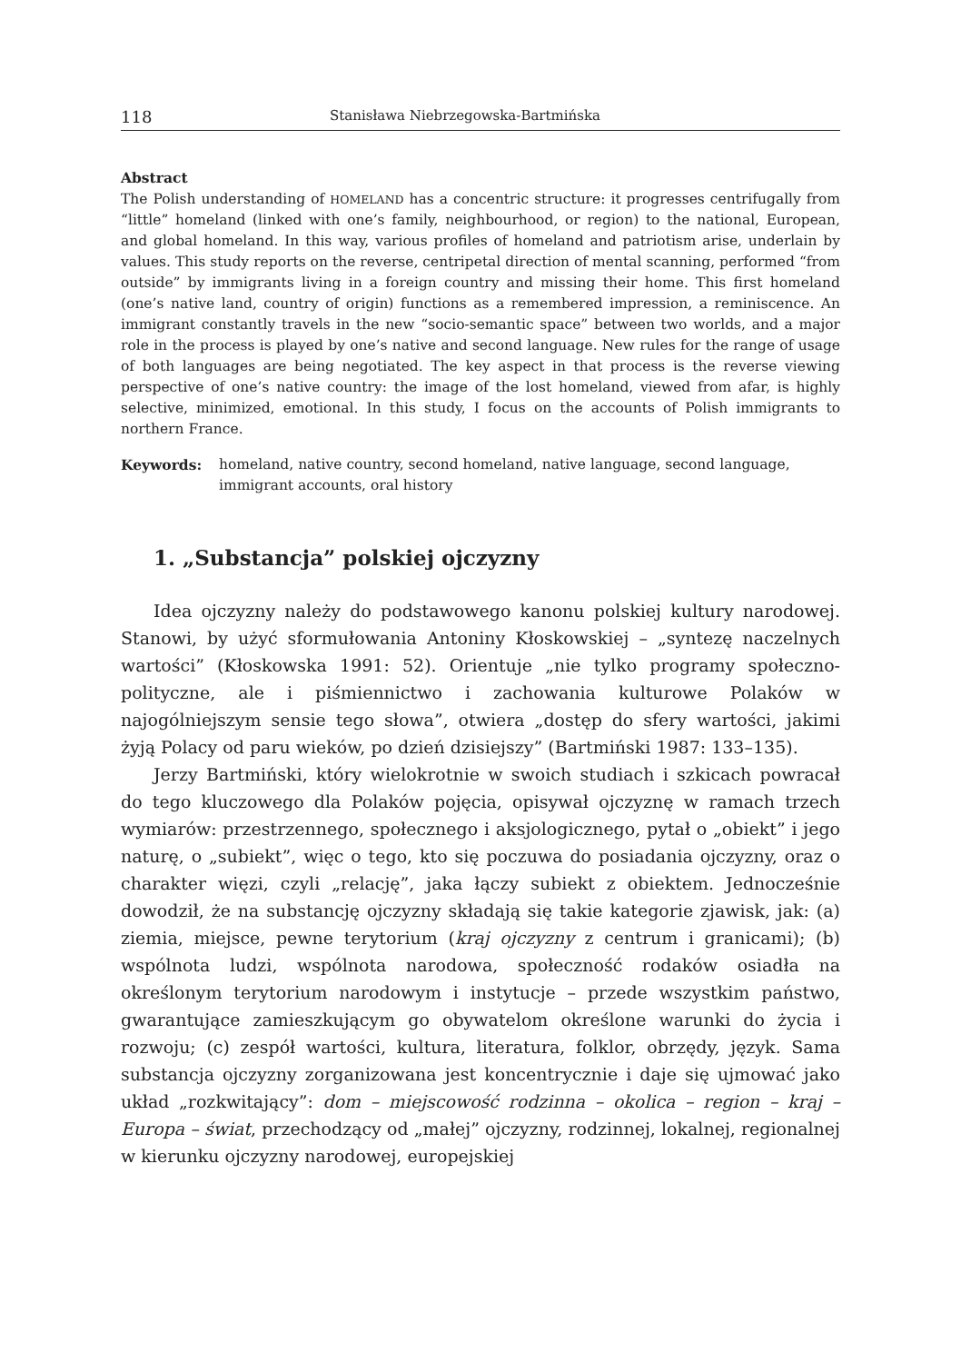118 Stanisława Niebrzegowska-Bartmińska
Abstract
The Polish understanding of HOMELAND has a concentric structure: it progresses centrifugally from “little” homeland (linked with one’s family, neighbourhood, or region) to the national, European, and global homeland. In this way, various profiles of homeland and patriotism arise, underlain by values. This study reports on the reverse, centripetal direction of mental scanning, performed “from outside” by immigrants living in a foreign country and missing their home. This first homeland (one’s native land, country of origin) functions as a remembered impression, a reminiscence. An immigrant constantly travels in the new “socio-semantic space” between two worlds, and a major role in the process is played by one’s native and second language. New rules for the range of usage of both languages are being negotiated. The key aspect in that process is the reverse viewing perspective of one’s native country: the image of the lost homeland, viewed from afar, is highly selective, minimized, emotional. In this study, I focus on the accounts of Polish immigrants to northern France.
Keywords: homeland, native country, second homeland, native language, second language, immigrant accounts, oral history
1. „Substancja” polskiej ojczyzny
Idea ojczyzny należy do podstawowego kanonu polskiej kultury narodowej. Stanowi, by użyć sformułowania Antoniny Kłoskowskiej – „syntezę naczelnych wartości” (Kłoskowska 1991: 52). Orientuje „nie tylko programy społeczno-polityczne, ale i piśmiennictwo i zachowania kulturowe Polaków w najogólniejszym sensie tego słowa”, otwiera „dostęp do sfery wartości, jakimi żyją Polacy od paru wieków, po dzień dzisiejszy” (Bartmiński 1987: 133–135).
Jerzy Bartmiński, który wielokrotnie w swoich studiach i szkicach powracał do tego kluczowego dla Polaków pojęcia, opisywał ojczyznę w ramach trzech wymiarów: przestrzennego, społecznego i aksjologicznego, pytał o „obiekt” i jego naturę, o „subiekt”, więc o tego, kto się poczuwa do posiadania ojczyzny, oraz o charakter więzi, czyli „relację”, jaka łączy subiekt z obiektem. Jednocześnie dowodził, że na substancję ojczyzny składają się takie kategorie zjawisk, jak: (a) ziemia, miejsce, pewne terytorium (kraj ojczyzny z centrum i granicami); (b) wspólnota ludzi, wspólnota narodowa, społeczność rodaków osiadła na określonym terytorium narodowym i instytucje – przede wszystkim państwo, gwarantujące zamieszkującym go obywatelom określone warunki do życia i rozwoju; (c) zespół wartości, kultura, literatura, folklor, obrzędy, język. Sama substancja ojczyzny zorganizowana jest koncentrycznie i daje się ujmować jako układ „rozkwitający”: dom – miejscowość rodzinna – okolica – region – kraj – Europa – świat, przechodzący od „małej” ojczyzny, rodzinnej, lokalnej, regionalnej w kierunku ojczyzny narodowej, europejskiej